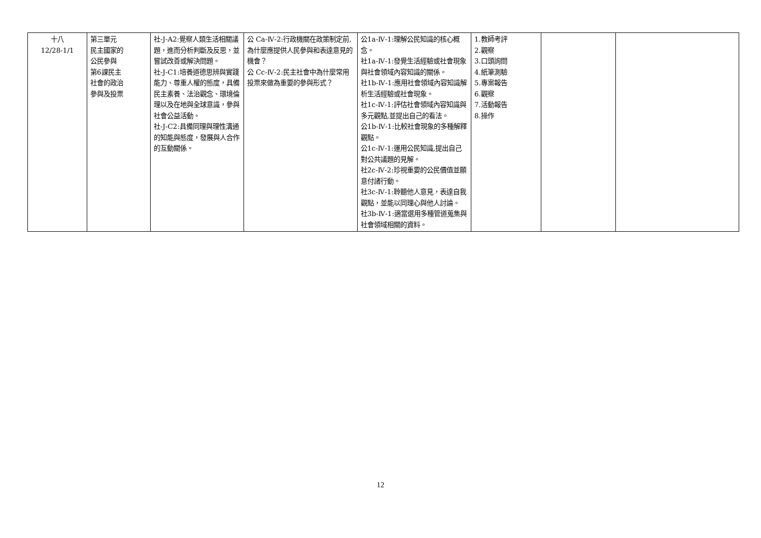| 十八 12/28-1/1 | 第三單元 民主國家的 公民參與 第6課民主 社會的政治 參與及投票 | 社-J-A2:覺察人類生活相關議題，進而分析判斷及反思，並嘗試改善或解決問題。 社-J-C1:培養道德思辨與實踐能力、尊重人權的態度，具備民主素養、法治觀念、環境倫理以及在地與全球意識，參與社會公益活動。 社-J-C2:具備同理與理性溝通的知能與態度，發展與人合作的互動關係。 | 公 Ca-Ⅳ-2:行政機關在政策制定前,為什麼應提供人民參與和表達意見的機會？ 公 Cc-Ⅳ-2:民主社會中為什麼常用投票來做為重要的參與形式？ | 公1a-Ⅳ-1:理解公民知識的核心概念。 社1a-Ⅳ-1:發覺生活經驗或社會現象與社會領域內容知識的關係。 社1b-Ⅳ-1:應用社會領域內容知識解析生活經驗或社會現象。 社1c-Ⅳ-1:評估社會領域內容知識與多元觀點,並提出自己的看法。 公1b-Ⅳ-1:比較社會現象的多種解釋觀點。 公1c-Ⅳ-1:運用公民知識,提出自己對公共議題的見解。 社2c-Ⅳ-2:珍視重要的公民價值並願意付諸行動。 社3c-Ⅳ-1:聆聽他人意見，表達自我觀點，並能以同理心與他人討論。 社3b-Ⅳ-1:適當選用多種管道蒐集與社會領域相關的資料。 | 1.教師考評 2.觀察 3.口頭詢問 4.紙筆測驗 5.專案報告 6.觀察 7.活動報告 8.操作 | | |
12